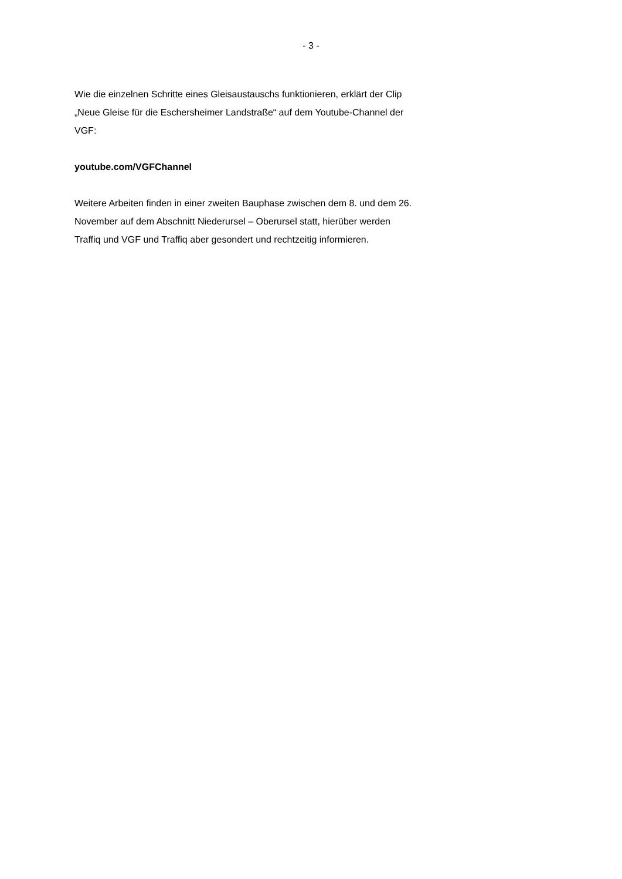- 3 -
Wie die einzelnen Schritte eines Gleisaustauschs funktionieren, erklärt der Clip „Neue Gleise für die Eschersheimer Landstraße“ auf dem Youtube-Channel der VGF:
youtube.com/VGFChannel
Weitere Arbeiten finden in einer zweiten Bauphase zwischen dem 8. und dem 26. November auf dem Abschnitt Niederursel – Oberursel statt, hierüber werden Traffiq und VGF und Traffiq aber gesondert und rechtzeitig informieren.